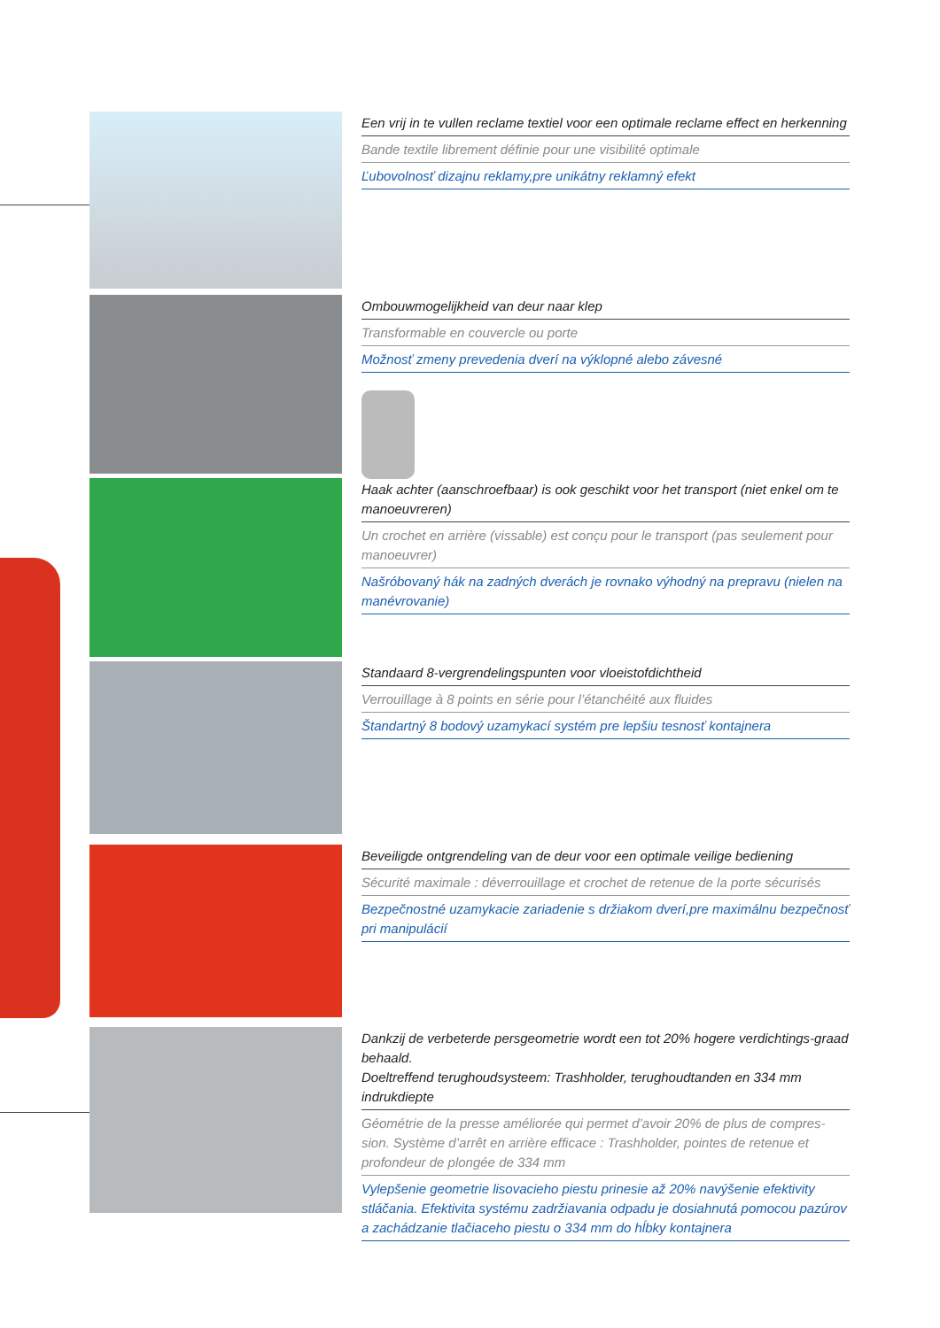Een vrij in te vullen reclame textiel voor een optimale reclame effect en herkenning
Bande textile librement définie pour une visibilité optimale
Ľubovolnosť dizajnu reklamy,pre unikátny reklamný efekt
Ombouwmogelijkheid van deur naar klep
Transformable en couvercle ou porte
Možnosť zmeny prevedenia dverí na výklopné alebo závesné
Haak achter (aanschroefbaar) is ook geschikt voor het transport (niet enkel om te manoeuvreren)
Un crochet en arrière (vissable) est conçu pour le transport (pas seulement pour manoeuvrer)
Našróbovaný hák na zadných dverách je rovnako výhodný na prepravu (nielen na manévrovanie)
Standaard 8-vergrendelingspunten voor vloeistofdichtheid
Verrouillage à 8 points en série pour l’étanchéité aux fluides
Štandartný 8 bodový uzamykací systém pre lepšiu tesnosť kontajnera
Beveiligde ontgrendeling van de deur voor een optimale veilige bediening
Sécurité maximale : déverrouillage et crochet de retenue de la porte sécurisés
Bezpečnostné uzamykacie zariadenie s držiakom dverí,pre maximálnu bezpečnosť pri manipulácií
Dankzij de verbeterde persgeometrie wordt een tot 20% hogere verdichtings-graad behaald.
Doeltreffend terughoudsysteem: Trashholder, terughoudtanden en 334 mm indrukdiepte
Géométrie de la presse améliorée qui permet d’avoir 20% de plus de compres-sion. Système d’arrêt en arrière efficace : Trashholder, pointes de retenue et profondeur de plongée de 334 mm
Vylepšenie geometrie lisovacieho piestu prinesie až 20% navýšenie efektivity stláčania. Efektivita systému zadržiavania odpadu je dosiahnutá pomocou pazúrov a zachádzanie tlačiaceho piestu o 334 mm do hĺbky kontajnera